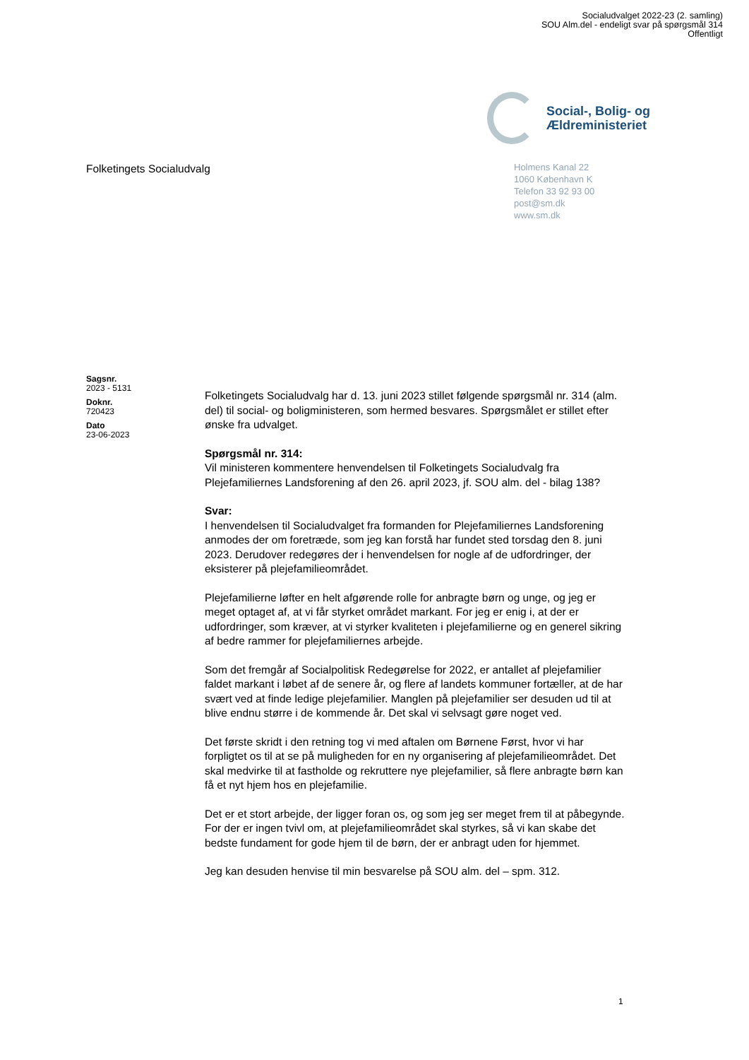Socialudvalget 2022-23 (2. samling)
SOU Alm.del - endeligt svar på spørgsmål 314
Offentligt
Social-, Bolig- og
Ældreministeriet
Folketingets Socialudvalg
Holmens Kanal 22
1060 København K
Telefon 33 92 93 00
post@sm.dk
www.sm.dk
Sagsnr.
2023 - 5131
Doknr.
720423
Dato
23-06-2023
Folketingets Socialudvalg har d. 13. juni 2023 stillet følgende spørgsmål nr. 314 (alm. del) til social- og boligministeren, som hermed besvares. Spørgsmålet er stillet efter ønske fra udvalget.
Spørgsmål nr. 314:
Vil ministeren kommentere henvendelsen til Folketingets Socialudvalg fra Plejefamiliernes Landsforening af den 26. april 2023, jf. SOU alm. del - bilag 138?
Svar:
I henvendelsen til Socialudvalget fra formanden for Plejefamiliernes Landsforening anmodes der om foretræde, som jeg kan forstå har fundet sted torsdag den 8. juni 2023. Derudover redegøres der i henvendelsen for nogle af de udfordringer, der eksisterer på plejefamilieområdet.
Plejefamilierne løfter en helt afgørende rolle for anbragte børn og unge, og jeg er meget optaget af, at vi får styrket området markant. For jeg er enig i, at der er udfordringer, som kræver, at vi styrker kvaliteten i plejefamilierne og en generel sikring af bedre rammer for plejefamiliernes arbejde.
Som det fremgår af Socialpolitisk Redegørelse for 2022, er antallet af plejefamilier faldet markant i løbet af de senere år, og flere af landets kommuner fortæller, at de har svært ved at finde ledige plejefamilier. Manglen på plejefamilier ser desuden ud til at blive endnu større i de kommende år. Det skal vi selvsagt gøre noget ved.
Det første skridt i den retning tog vi med aftalen om Børnene Først, hvor vi har forpligtet os til at se på muligheden for en ny organisering af plejefamilieområdet. Det skal medvirke til at fastholde og rekruttere nye plejefamilier, så flere anbragte børn kan få et nyt hjem hos en plejefamilie.
Det er et stort arbejde, der ligger foran os, og som jeg ser meget frem til at påbegynde. For der er ingen tvivl om, at plejefamilieområdet skal styrkes, så vi kan skabe det bedste fundament for gode hjem til de børn, der er anbragt uden for hjemmet.
Jeg kan desuden henvise til min besvarelse på SOU alm. del – spm. 312.
1